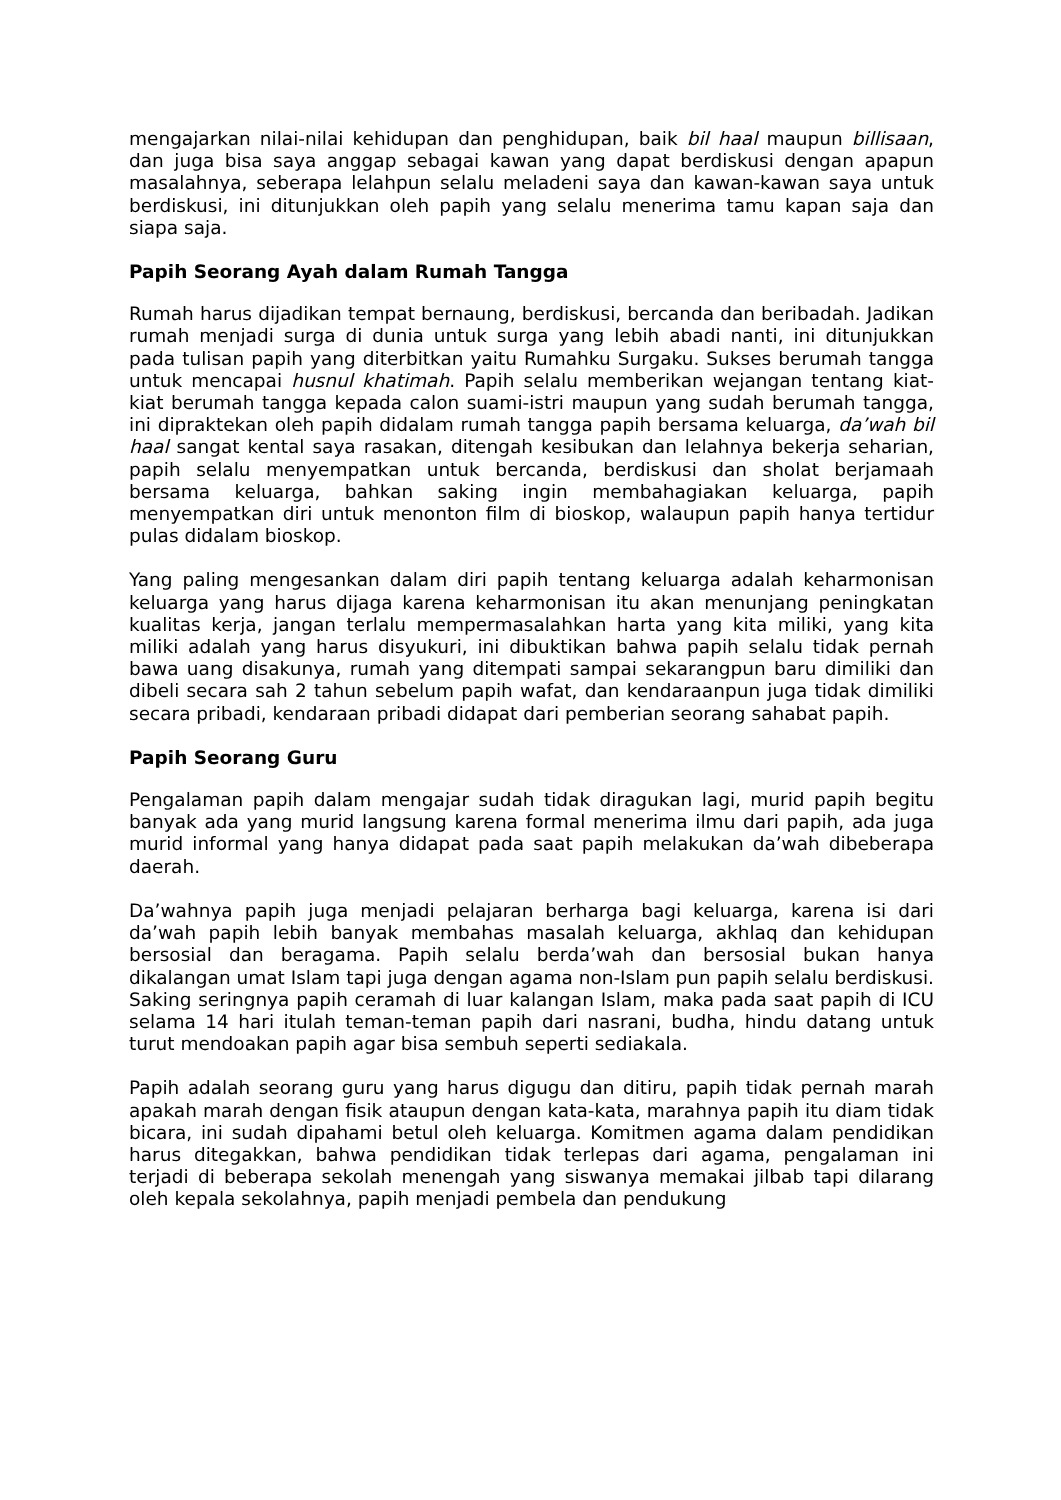mengajarkan nilai-nilai kehidupan dan penghidupan, baik bil haal maupun billisaan, dan juga bisa saya anggap sebagai kawan yang dapat berdiskusi dengan apapun masalahnya, seberapa lelahpun selalu meladeni saya dan kawan-kawan saya untuk berdiskusi, ini ditunjukkan oleh papih yang selalu menerima tamu kapan saja dan siapa saja.
Papih Seorang Ayah dalam Rumah Tangga
Rumah harus dijadikan tempat bernaung, berdiskusi, bercanda dan beribadah. Jadikan rumah menjadi surga di dunia untuk surga yang lebih abadi nanti, ini ditunjukkan pada tulisan papih yang diterbitkan yaitu Rumahku Surgaku. Sukses berumah tangga untuk mencapai husnul khatimah. Papih selalu memberikan wejangan tentang kiat-kiat berumah tangga kepada calon suami-istri maupun yang sudah berumah tangga, ini dipraktekan oleh papih didalam rumah tangga papih bersama keluarga, da’wah bil haal sangat kental saya rasakan, ditengah kesibukan dan lelahnya bekerja seharian, papih selalu menyempatkan untuk bercanda, berdiskusi dan sholat berjamaah bersama keluarga, bahkan saking ingin membahagiakan keluarga, papih menyempatkan diri untuk menonton film di bioskop, walaupun papih hanya tertidur pulas didalam bioskop.
Yang paling mengesankan dalam diri papih tentang keluarga adalah keharmonisan keluarga yang harus dijaga karena keharmonisan itu akan menunjang peningkatan kualitas kerja, jangan terlalu mempermasalahkan harta yang kita miliki, yang kita miliki adalah yang harus disyukuri, ini dibuktikan bahwa papih selalu tidak pernah bawa uang disakunya, rumah yang ditempati sampai sekarangpun baru dimiliki dan dibeli secara sah 2 tahun sebelum papih wafat, dan kendaraanpun juga tidak dimiliki secara pribadi, kendaraan pribadi didapat dari pemberian seorang sahabat papih.
Papih Seorang Guru
Pengalaman papih dalam mengajar sudah tidak diragukan lagi, murid papih begitu banyak ada yang murid langsung karena formal menerima ilmu dari papih, ada juga murid informal yang hanya didapat pada saat papih melakukan da’wah dibeberapa daerah.
Da’wahnya papih juga menjadi pelajaran berharga bagi keluarga, karena isi dari da’wah papih lebih banyak membahas masalah keluarga, akhlaq dan kehidupan bersosial dan beragama. Papih selalu berda’wah dan bersosial bukan hanya dikalangan umat Islam tapi juga dengan agama non-Islam pun papih selalu berdiskusi. Saking seringnya papih ceramah di luar kalangan Islam, maka pada saat papih di ICU selama 14 hari itulah teman-teman papih dari nasrani, budha, hindu datang untuk turut mendoakan papih agar bisa sembuh seperti sediakala.
Papih adalah seorang guru yang harus digugu dan ditiru, papih tidak pernah marah apakah marah dengan fisik ataupun dengan kata-kata, marahnya papih itu diam tidak bicara, ini sudah dipahami betul oleh keluarga. Komitmen agama dalam pendidikan harus ditegakkan, bahwa pendidikan tidak terlepas dari agama, pengalaman ini terjadi di beberapa sekolah menengah yang siswanya memakai jilbab tapi dilarang oleh kepala sekolahnya, papih menjadi pembela dan pendukung